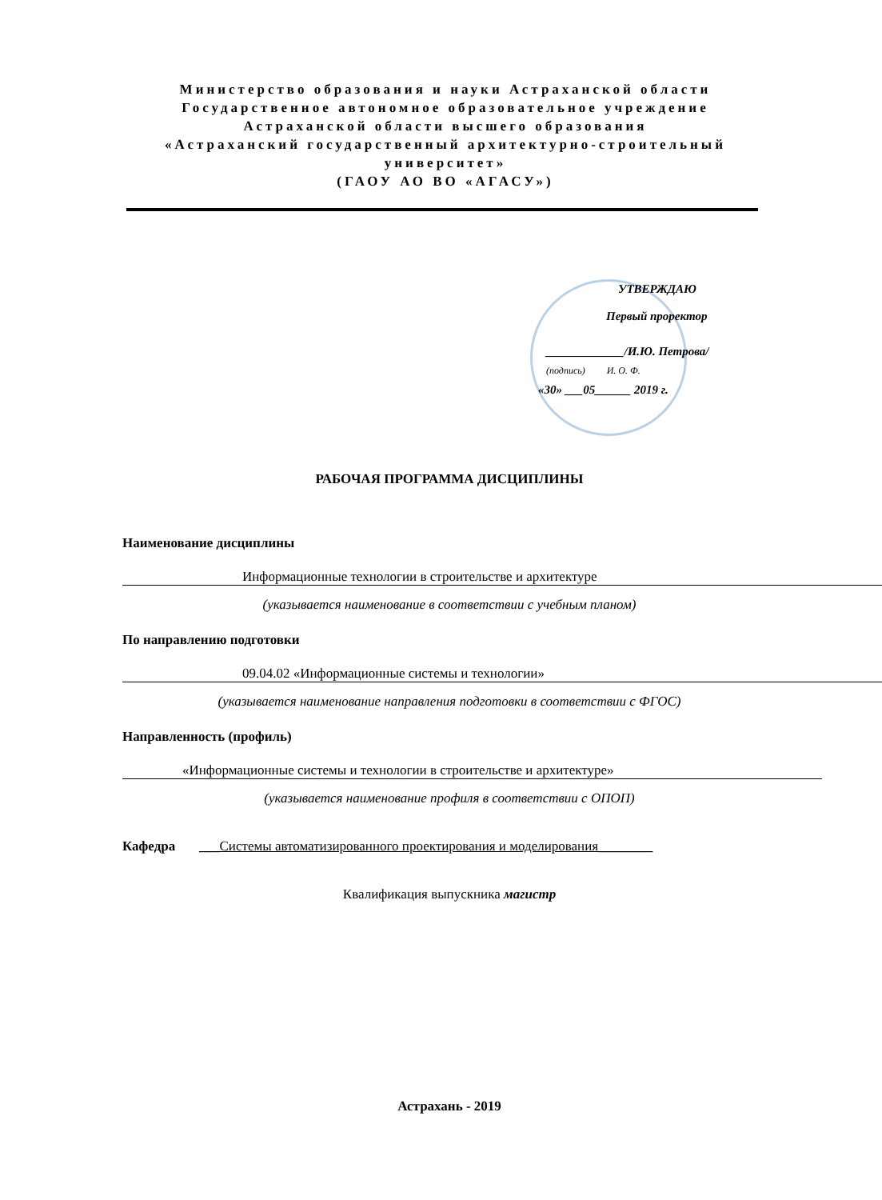Министерство образования и науки Астраханской области
Государственное автономное образовательное учреждение
Астраханской области высшего образования
«Астраханский государственный архитектурно-строительный университет»
(ГАОУ АО ВО «АГАСУ»)
УТВЕРЖДАЮ
Первый проректор
_____________/И.Ю. Петрова/
(подпись) И. О. Ф.
«30» ___05______ 2019 г.
РАБОЧАЯ ПРОГРАММА ДИСЦИПЛИНЫ
Наименование дисциплины
Информационные технологии в строительстве и архитектуре
(указывается наименование в соответствии с учебным планом)
По направлению подготовки
09.04.02 «Информационные системы и технологии»
(указывается наименование направления подготовки в соответствии с ФГОС)
Направленность (профиль)
«Информационные системы и технологии в строительстве и архитектуре»
(указывается наименование профиля в соответствии с ОПОП)
Кафедра ___Системы автоматизированного проектирования и моделирования________
Квалификация выпускника магистр
Астрахань - 2019